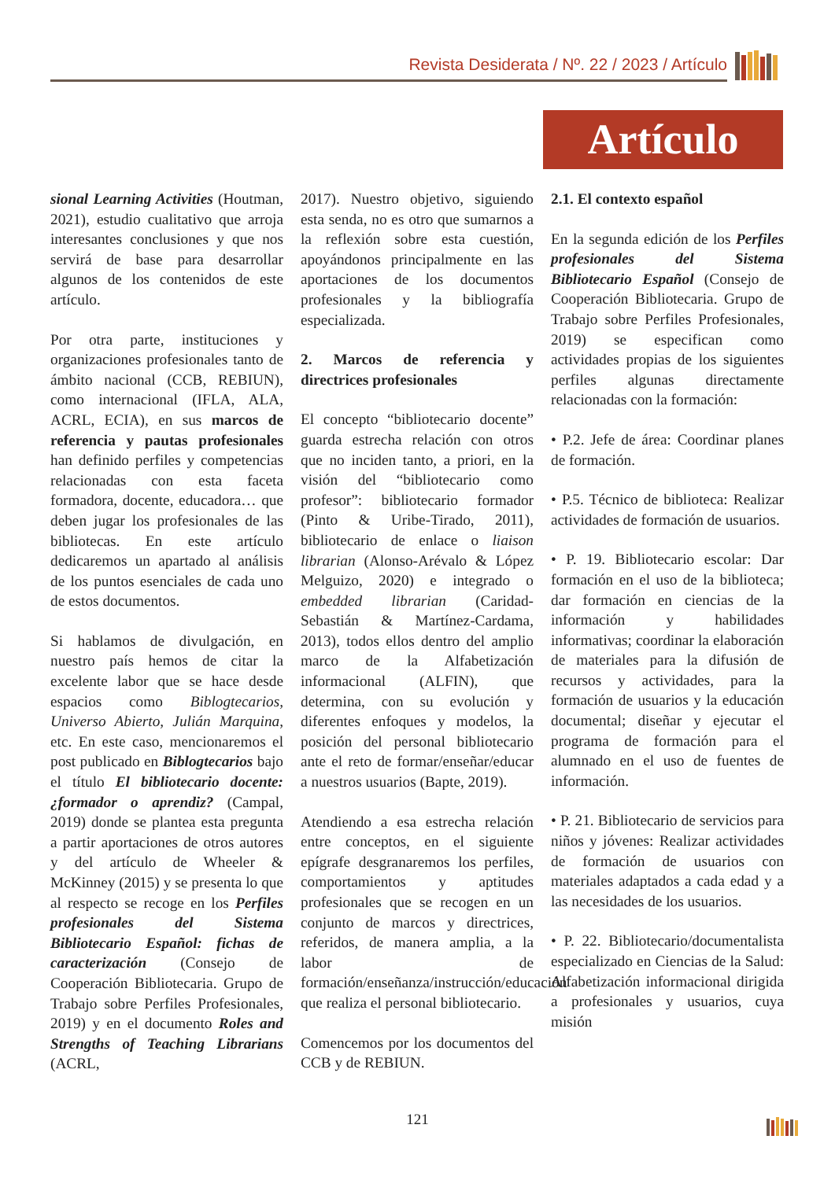Revista Desiderata / Nº. 22 / 2023 / Artículo
Artículo
sional Learning Activities (Houtman, 2021), estudio cualitativo que arroja interesantes conclusiones y que nos servirá de base para desarrollar algunos de los contenidos de este artículo.
Por otra parte, instituciones y organizaciones profesionales tanto de ámbito nacional (CCB, REBIUN), como internacional (IFLA, ALA, ACRL, ECIA), en sus marcos de referencia y pautas profesionales han definido perfiles y competencias relacionadas con esta faceta formadora, docente, educadora… que deben jugar los profesionales de las bibliotecas. En este artículo dedicaremos un apartado al análisis de los puntos esenciales de cada uno de estos documentos.
Si hablamos de divulgación, en nuestro país hemos de citar la excelente labor que se hace desde espacios como Biblogtecarios, Universo Abierto, Julián Marquina, etc. En este caso, mencionaremos el post publicado en Biblogtecarios bajo el título El bibliotecario docente: ¿formador o aprendiz? (Campal, 2019) donde se plantea esta pregunta a partir aportaciones de otros autores y del artículo de Wheeler & McKinney (2015) y se presenta lo que al respecto se recoge en los Perfiles profesionales del Sistema Bibliotecario Español: fichas de caracterización (Consejo de Cooperación Bibliotecaria. Grupo de Trabajo sobre Perfiles Profesionales, 2019) y en el documento Roles and Strengths of Teaching Librarians (ACRL,
2017). Nuestro objetivo, siguiendo esta senda, no es otro que sumarnos a la reflexión sobre esta cuestión, apoyándonos principalmente en las aportaciones de los documentos profesionales y la bibliografía especializada.
2. Marcos de referencia y directrices profesionales
El concepto “bibliotecario docente” guarda estrecha relación con otros que no inciden tanto, a priori, en la visión del “bibliotecario como profesor”: bibliotecario formador (Pinto & Uribe-Tirado, 2011), bibliotecario de enlace o liaison librarian (Alonso-Arévalo & López Melguizo, 2020) e integrado o embedded librarian (Caridad-Sebastián & Martínez-Cardama, 2013), todos ellos dentro del amplio marco de la Alfabetización informacional (ALFIN), que determina, con su evolución y diferentes enfoques y modelos, la posición del personal bibliotecario ante el reto de formar/enseñar/educar a nuestros usuarios (Bapte, 2019).
Atendiendo a esa estrecha relación entre conceptos, en el siguiente epígrafe desgranaremos los perfiles, comportamientos y aptitudes profesionales que se recogen en un conjunto de marcos y directrices, referidos, de manera amplia, a la labor de formación/enseñanza/instrucción/educación que realiza el personal bibliotecario.
Comencemos por los documentos del CCB y de REBIUN.
2.1. El contexto español
En la segunda edición de los Perfiles profesionales del Sistema Bibliotecario Español (Consejo de Cooperación Bibliotecaria. Grupo de Trabajo sobre Perfiles Profesionales, 2019) se especifican como actividades propias de los siguientes perfiles algunas directamente relacionadas con la formación:
• P.2. Jefe de área: Coordinar planes de formación.
• P.5. Técnico de biblioteca: Realizar actividades de formación de usuarios.
• P. 19. Bibliotecario escolar: Dar formación en el uso de la biblioteca; dar formación en ciencias de la información y habilidades informativas; coordinar la elaboración de materiales para la difusión de recursos y actividades, para la formación de usuarios y la educación documental; diseñar y ejecutar el programa de formación para el alumnado en el uso de fuentes de información.
• P. 21. Bibliotecario de servicios para niños y jóvenes: Realizar actividades de formación de usuarios con materiales adaptados a cada edad y a las necesidades de los usuarios.
• P. 22. Bibliotecario/documentalista especializado en Ciencias de la Salud: Alfabetización informacional dirigida a profesionales y usuarios, cuya misión
121